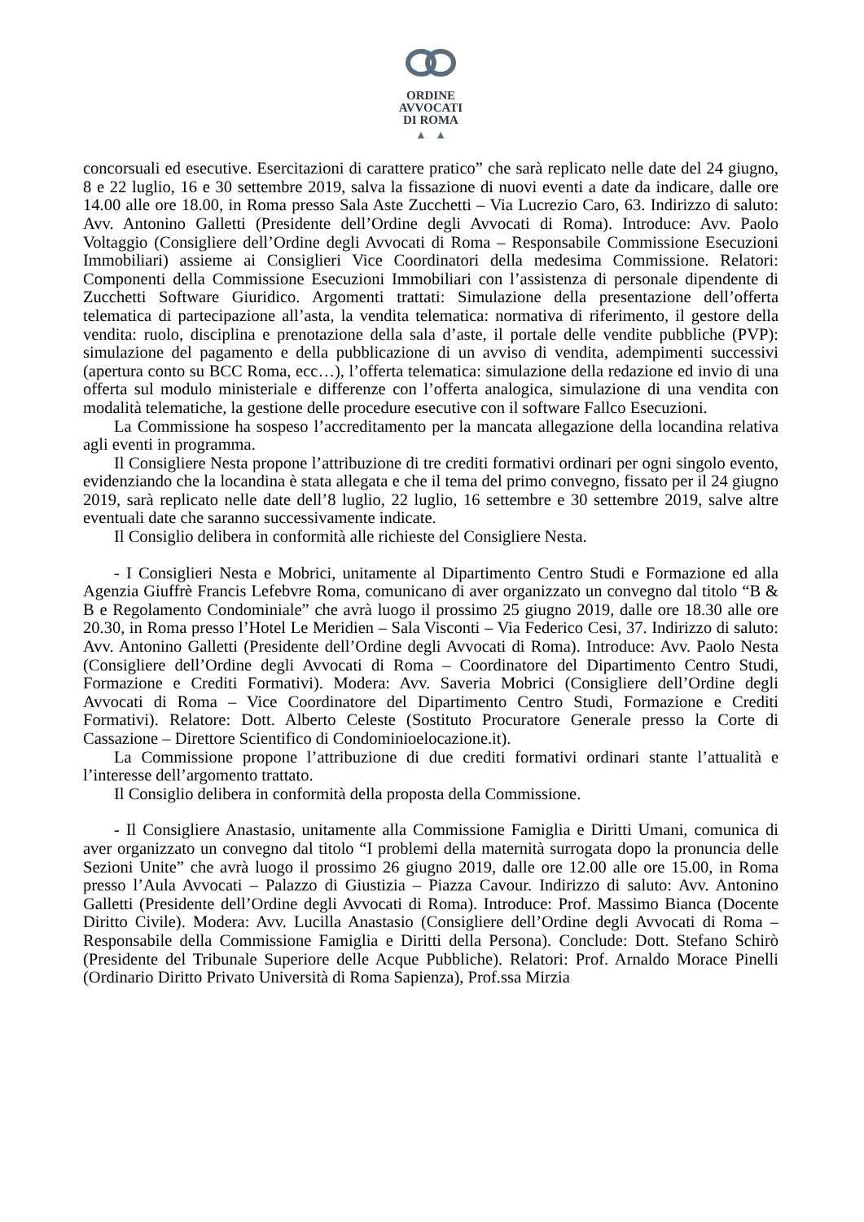ORDINE
AVVOCATI
DI ROMA
▲ ▲
concorsuali ed esecutive. Esercitazioni di carattere pratico” che sarà replicato nelle date del 24 giugno, 8 e 22 luglio, 16 e 30 settembre 2019, salva la fissazione di nuovi eventi a date da indicare, dalle ore 14.00 alle ore 18.00, in Roma presso Sala Aste Zucchetti – Via Lucrezio Caro, 63. Indirizzo di saluto: Avv. Antonino Galletti (Presidente dell’Ordine degli Avvocati di Roma). Introduce: Avv. Paolo Voltaggio (Consigliere dell’Ordine degli Avvocati di Roma – Responsabile Commissione Esecuzioni Immobiliari) assieme ai Consiglieri Vice Coordinatori della medesima Commissione. Relatori: Componenti della Commissione Esecuzioni Immobiliari con l’assistenza di personale dipendente di Zucchetti Software Giuridico. Argomenti trattati: Simulazione della presentazione dell’offerta telematica di partecipazione all’asta, la vendita telematica: normativa di riferimento, il gestore della vendita: ruolo, disciplina e prenotazione della sala d’aste, il portale delle vendite pubbliche (PVP): simulazione del pagamento e della pubblicazione di un avviso di vendita, adempimenti successivi (apertura conto su BCC Roma, ecc…), l’offerta telematica: simulazione della redazione ed invio di una offerta sul modulo ministeriale e differenze con l’offerta analogica, simulazione di una vendita con modalità telematiche, la gestione delle procedure esecutive con il software Fallco Esecuzioni.
La Commissione ha sospeso l’accreditamento per la mancata allegazione della locandina relativa agli eventi in programma.
Il Consigliere Nesta propone l’attribuzione di tre crediti formativi ordinari per ogni singolo evento, evidenziando che la locandina è stata allegata e che il tema del primo convegno, fissato per il 24 giugno 2019, sarà replicato nelle date dell’8 luglio, 22 luglio, 16 settembre e 30 settembre 2019, salve altre eventuali date che saranno successivamente indicate.
Il Consiglio delibera in conformità alle richieste del Consigliere Nesta.
- I Consiglieri Nesta e Mobrici, unitamente al Dipartimento Centro Studi e Formazione ed alla Agenzia Giuffrè Francis Lefebvre Roma, comunicano di aver organizzato un convegno dal titolo “B & B e Regolamento Condominiale” che avrà luogo il prossimo 25 giugno 2019, dalle ore 18.30 alle ore 20.30, in Roma presso l’Hotel Le Meridien – Sala Visconti – Via Federico Cesi, 37. Indirizzo di saluto: Avv. Antonino Galletti (Presidente dell’Ordine degli Avvocati di Roma). Introduce: Avv. Paolo Nesta (Consigliere dell’Ordine degli Avvocati di Roma – Coordinatore del Dipartimento Centro Studi, Formazione e Crediti Formativi). Modera: Avv. Saveria Mobrici (Consigliere dell’Ordine degli Avvocati di Roma – Vice Coordinatore del Dipartimento Centro Studi, Formazione e Crediti Formativi). Relatore: Dott. Alberto Celeste (Sostituto Procuratore Generale presso la Corte di Cassazione – Direttore Scientifico di Condominioelocazione.it).
La Commissione propone l’attribuzione di due crediti formativi ordinari stante l’attualità e l’interesse dell’argomento trattato.
Il Consiglio delibera in conformità della proposta della Commissione.
- Il Consigliere Anastasio, unitamente alla Commissione Famiglia e Diritti Umani, comunica di aver organizzato un convegno dal titolo “I problemi della maternità surrogata dopo la pronuncia delle Sezioni Unite” che avrà luogo il prossimo 26 giugno 2019, dalle ore 12.00 alle ore 15.00, in Roma presso l’Aula Avvocati – Palazzo di Giustizia – Piazza Cavour. Indirizzo di saluto: Avv. Antonino Galletti (Presidente dell’Ordine degli Avvocati di Roma). Introduce: Prof. Massimo Bianca (Docente Diritto Civile). Modera: Avv. Lucilla Anastasio (Consigliere dell’Ordine degli Avvocati di Roma – Responsabile della Commissione Famiglia e Diritti della Persona). Conclude: Dott. Stefano Schirò (Presidente del Tribunale Superiore delle Acque Pubbliche). Relatori: Prof. Arnaldo Morace Pinelli (Ordinario Diritto Privato Università di Roma Sapienza), Prof.ssa Mirzia